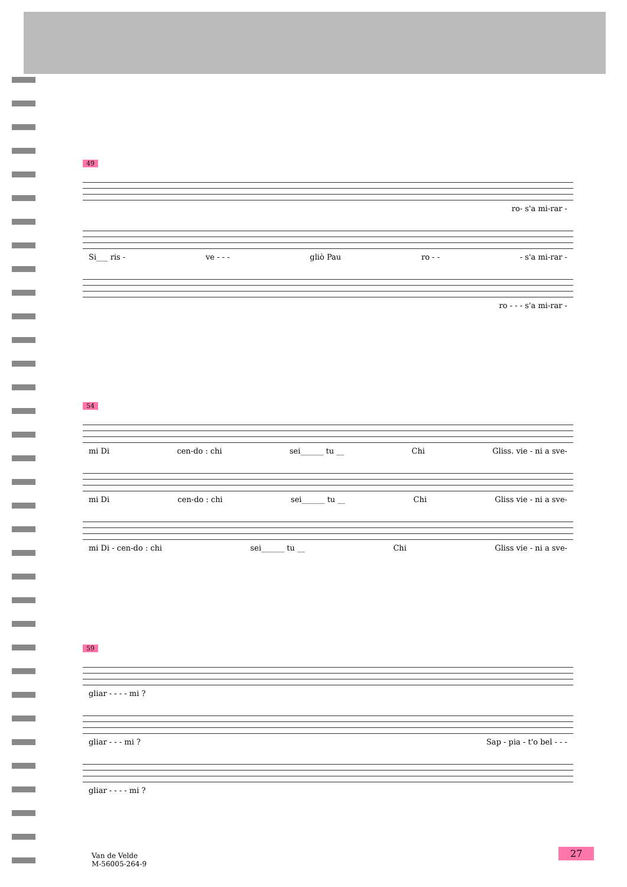49
ro- s'a mi-rar -
Si___ ris - ve - - - gliò Pau ro - - - s'a mi-rar -
ro - - - s'a mi-rar -
54
mi Di cen-do : chi sei______ tu __ Chi Gliss. vie - ni a sve-
mi Di cen-do : chi sei______ tu __ Chi Gliss vie - ni a sve-
mi Di - cen-do : chi sei______ tu __ Chi Gliss vie - ni a sve-
59
gliar - - - - mi ?
gliar - - - mi ? Sap - pia - t'o bel - - -
gliar - - - - mi ?
Van de Velde
M-56005-264-9
27